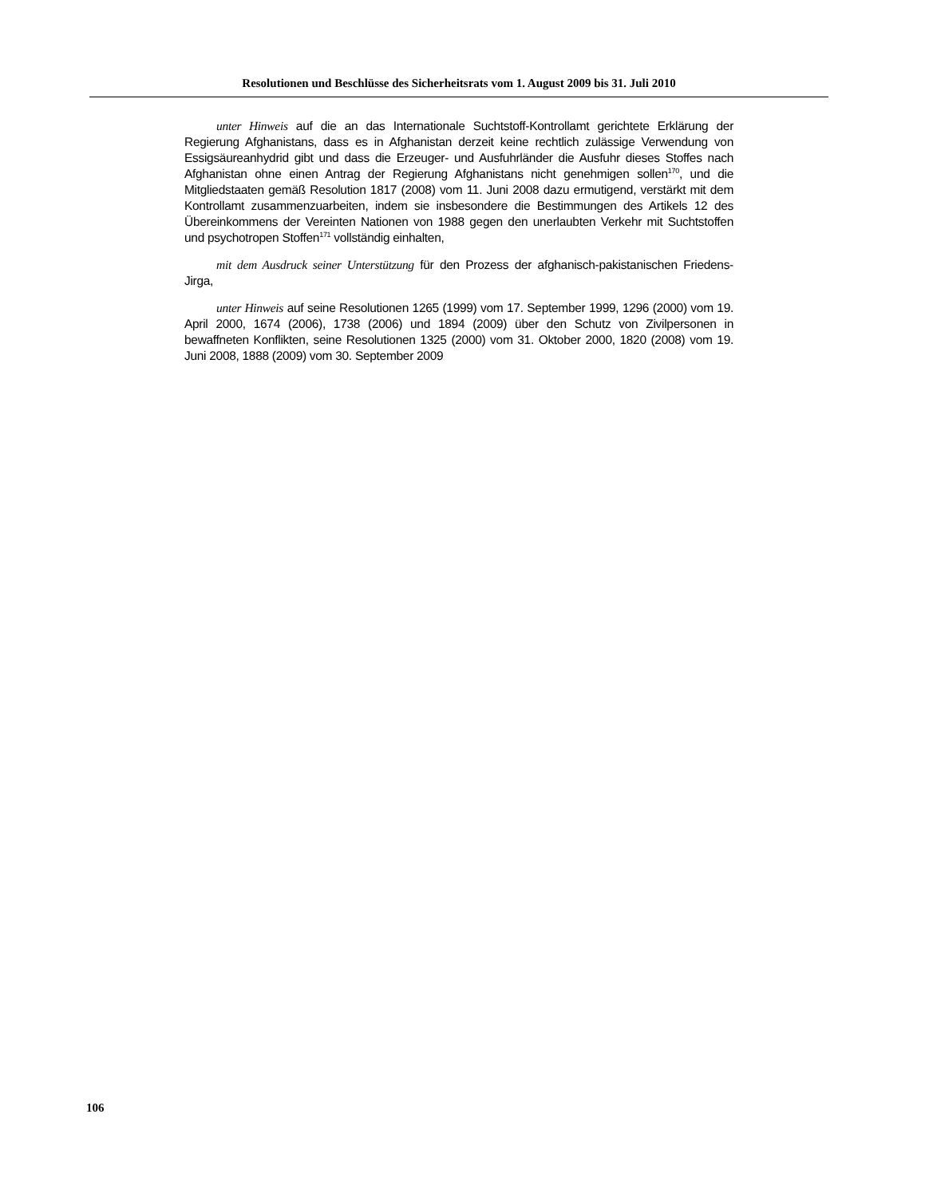Resolutionen und Beschlüsse des Sicherheitsrats vom 1. August 2009 bis 31. Juli 2010
unter Hinweis auf die an das Internationale Suchtstoff-Kontrollamt gerichtete Erklärung der Regierung Afghanistans, dass es in Afghanistan derzeit keine rechtlich zulässige Verwendung von Essigsäureanhydrid gibt und dass die Erzeuger- und Ausfuhrländer die Ausfuhr dieses Stoffes nach Afghanistan ohne einen Antrag der Regierung Afghanistans nicht genehmigen sollen<sup>170</sup>, und die Mitgliedstaaten gemäß Resolution 1817 (2008) vom 11. Juni 2008 dazu ermutigend, verstärkt mit dem Kontrollamt zusammenzuarbeiten, indem sie insbesondere die Bestimmungen des Artikels 12 des Übereinkommens der Vereinten Nationen von 1988 gegen den unerlaubten Verkehr mit Suchtstoffen und psychotropen Stoffen<sup>171</sup> vollständig einhalten,
mit dem Ausdruck seiner Unterstützung für den Prozess der afghanisch-pakistanischen Friedens-Jirga,
unter Hinweis auf seine Resolutionen 1265 (1999) vom 17. September 1999, 1296 (2000) vom 19. April 2000, 1674 (2006), 1738 (2006) und 1894 (2009) über den Schutz von Zivilpersonen in bewaffneten Konflikten, seine Resolutionen 1325 (2000) vom 31. Oktober 2000, 1820 (2008) vom 19. Juni 2008, 1888 (2009) vom 30. September 2009
106